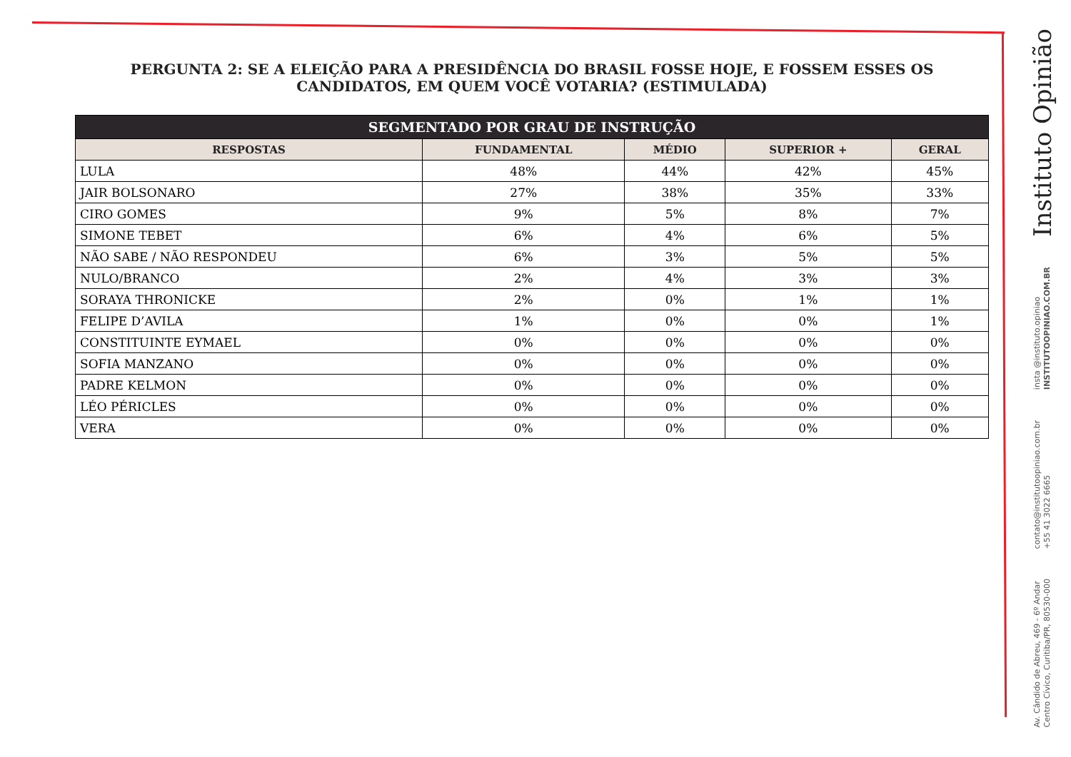PERGUNTA 2: SE A ELEIÇÃO PARA A PRESIDÊNCIA DO BRASIL FOSSE HOJE, E FOSSEM ESSES OS CANDIDATOS, EM QUEM VOCÊ VOTARIA? (ESTIMULADA)
| SEGMENTADO POR GRAU DE INSTRUÇÃO | | | | |
| --- | --- | --- | --- | --- |
| RESPOSTAS | FUNDAMENTAL | MÉDIO | SUPERIOR + | GERAL |
| LULA | 48% | 44% | 42% | 45% |
| JAIR BOLSONARO | 27% | 38% | 35% | 33% |
| CIRO GOMES | 9% | 5% | 8% | 7% |
| SIMONE TEBET | 6% | 4% | 6% | 5% |
| NÃO SABE / NÃO RESPONDEU | 6% | 3% | 5% | 5% |
| NULO/BRANCO | 2% | 4% | 3% | 3% |
| SORAYA THRONICKE | 2% | 0% | 1% | 1% |
| FELIPE D’AVILA | 1% | 0% | 0% | 1% |
| CONSTITUINTE EYMAEL | 0% | 0% | 0% | 0% |
| SOFIA MANZANO | 0% | 0% | 0% | 0% |
| PADRE KELMON | 0% | 0% | 0% | 0% |
| LÉO PÉRICLES | 0% | 0% | 0% | 0% |
| VERA | 0% | 0% | 0% | 0% |
Instituto Opinião
insta @instituto.opiniao
INSTITUTOOPINIAO.COM.BR
contato@institutoopiniao.com.br
+55 41 3022 6665
Av. Cândido de Abreu, 469 - 6º Andar
Centro Cívico, Curitiba/PR, 80530-000